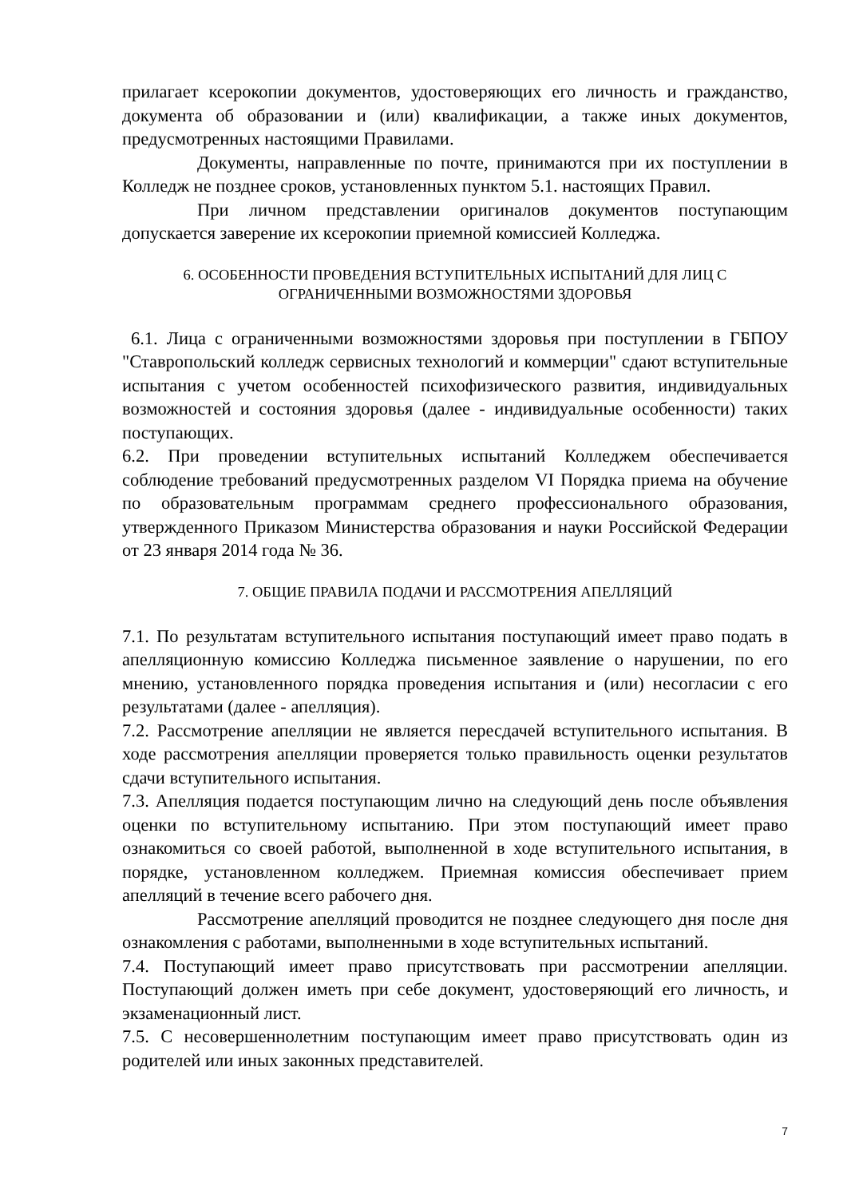прилагает ксерокопии документов, удостоверяющих его личность и гражданство, документа об образовании и (или) квалификации, а также иных документов, предусмотренных настоящими Правилами.
Документы, направленные по почте, принимаются при их поступлении в Колледж не позднее сроков, установленных пунктом 5.1. настоящих Правил.
При личном представлении оригиналов документов поступающим допускается заверение их ксерокопии приемной комиссией Колледжа.
6. ОСОБЕННОСТИ ПРОВЕДЕНИЯ ВСТУПИТЕЛЬНЫХ ИСПЫТАНИЙ ДЛЯ ЛИЦ С ОГРАНИЧЕННЫМИ ВОЗМОЖНОСТЯМИ ЗДОРОВЬЯ
6.1. Лица с ограниченными возможностями здоровья при поступлении в ГБПОУ "Ставропольский колледж сервисных технологий и коммерции" сдают вступительные испытания с учетом особенностей психофизического развития, индивидуальных возможностей и состояния здоровья (далее - индивидуальные особенности) таких поступающих.
6.2. При проведении вступительных испытаний Колледжем обеспечивается соблюдение требований предусмотренных разделом VI Порядка приема на обучение по образовательным программам среднего профессионального образования, утвержденного Приказом Министерства образования и науки Российской Федерации от 23 января 2014 года № 36.
7. ОБЩИЕ ПРАВИЛА ПОДАЧИ И РАССМОТРЕНИЯ АПЕЛЛЯЦИЙ
7.1. По результатам вступительного испытания поступающий имеет право подать в апелляционную комиссию Колледжа письменное заявление о нарушении, по его мнению, установленного порядка проведения испытания и (или) несогласии с его результатами (далее - апелляция).
7.2. Рассмотрение апелляции не является пересдачей вступительного испытания. В ходе рассмотрения апелляции проверяется только правильность оценки результатов сдачи вступительного испытания.
7.3. Апелляция подается поступающим лично на следующий день после объявления оценки по вступительному испытанию. При этом поступающий имеет право ознакомиться со своей работой, выполненной в ходе вступительного испытания, в порядке, установленном колледжем. Приемная комиссия обеспечивает прием апелляций в течение всего рабочего дня.
Рассмотрение апелляций проводится не позднее следующего дня после дня ознакомления с работами, выполненными в ходе вступительных испытаний.
7.4. Поступающий имеет право присутствовать при рассмотрении апелляции. Поступающий должен иметь при себе документ, удостоверяющий его личность, и экзаменационный лист.
7.5. С несовершеннолетним поступающим имеет право присутствовать один из родителей или иных законных представителей.
7